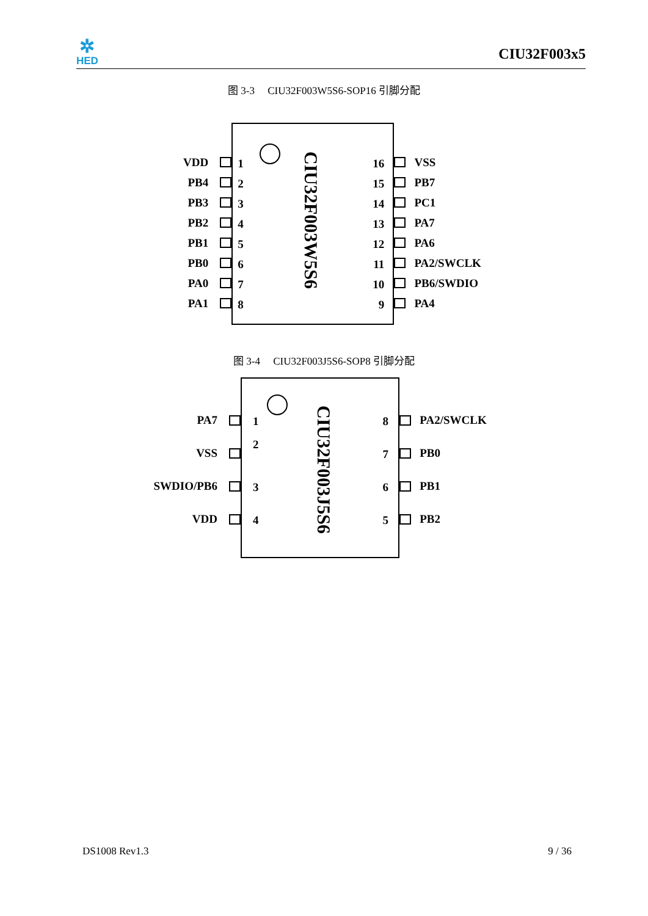✲
HED
CIU32F003x5
图 3-3 CIU32F003W5S6-SOP16 引脚分配
VDD
PB4
PB3
PB2
PB1
PB0
PA0
PA1
1
2
3
4
5
6
7
8
CIU32F003W5S6
16
15
14
13
12
11
10
9
VSS
PB7
PC1
PA7
PA6
PA2/SWCLK
PB6/SWDIO
PA4
图 3-4 CIU32F003J5S6-SOP8 引脚分配
PA7
VSS
SWDIO/PB6
VDD
1
2
3
4
CIU32F003J5S6
8
7
6
5
PA2/SWCLK
PB0
PB1
PB2
DS1008 Rev1.3 9 / 36